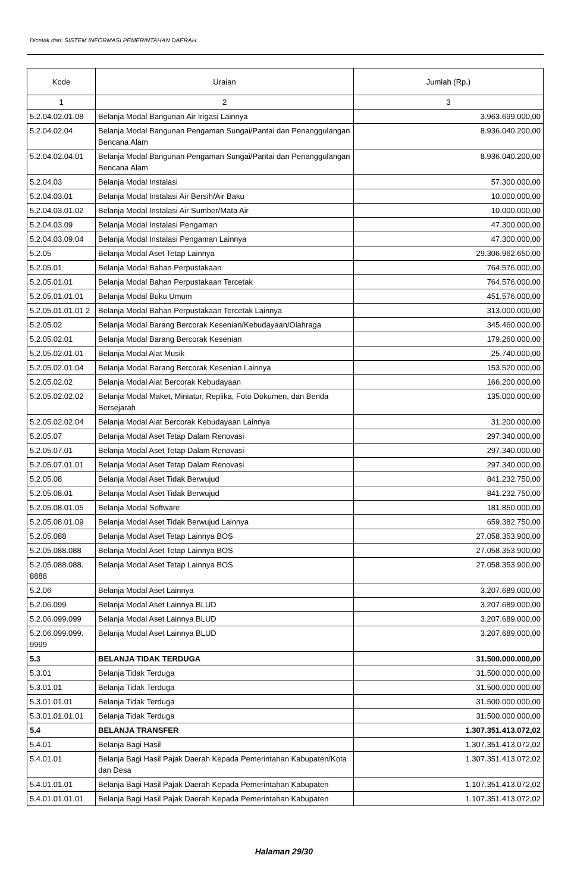Dicetak dari: SISTEM INFORMASI PEMERINTAHAN DAERAH
| Kode | Uraian | Jumlah (Rp.) |
| --- | --- | --- |
| 1 | 2 | 3 |
| 5.2.04.02.01.08 | Belanja Modal Bangunan Air Irigasi Lainnya | 3.963.699.000,00 |
| 5.2.04.02.04 | Belanja Modal Bangunan Pengaman Sungai/Pantai dan Penanggulangan Bencana Alam | 8.936.040.200,00 |
| 5.2.04.02.04.01 | Belanja Modal Bangunan Pengaman Sungai/Pantai dan Penanggulangan Bencana Alam | 8.936.040.200,00 |
| 5.2.04.03 | Belanja Modal Instalasi | 57.300.000,00 |
| 5.2.04.03.01 | Belanja Modal Instalasi Air Bersih/Air Baku | 10.000.000,00 |
| 5.2.04.03.01.02 | Belanja Modal Instalasi Air Sumber/Mata Air | 10.000.000,00 |
| 5.2.04.03.09 | Belanja Modal Instalasi Pengaman | 47.300.000,00 |
| 5.2.04.03.09.04 | Belanja Modal Instalasi Pengaman Lainnya | 47.300.000,00 |
| 5.2.05 | Belanja Modal Aset Tetap Lainnya | 29.306.962.650,00 |
| 5.2.05.01 | Belanja Modal Bahan Perpustakaan | 764.576.000,00 |
| 5.2.05.01.01 | Belanja Modal Bahan Perpustakaan Tercetak | 764.576.000,00 |
| 5.2.05.01.01.01 | Belanja Modal Buku Umum | 451.576.000,00 |
| 5.2.05.01.01.01 2 | Belanja Modal Bahan Perpustakaan Tercetak Lainnya | 313.000.000,00 |
| 5.2.05.02 | Belanja Modal Barang Bercorak Kesenian/Kebudayaan/Olahraga | 345.460.000,00 |
| 5.2.05.02.01 | Belanja Modal Barang Bercorak Kesenian | 179.260.000,00 |
| 5.2.05.02.01.01 | Belanja Modal Alat Musik | 25.740.000,00 |
| 5.2.05.02.01.04 | Belanja Modal Barang Bercorak Kesenian Lainnya | 153.520.000,00 |
| 5.2.05.02.02 | Belanja Modal Alat Bercorak Kebudayaan | 166.200.000,00 |
| 5.2.05.02.02.02 | Belanja Modal Maket, Miniatur, Replika, Foto Dokumen, dan Benda Bersejarah | 135.000.000,00 |
| 5.2.05.02.02.04 | Belanja Modal Alat Bercorak Kebudayaan Lainnya | 31.200.000,00 |
| 5.2.05.07 | Belanja Modal Aset Tetap Dalam Renovasi | 297.340.000,00 |
| 5.2.05.07.01 | Belanja Modal Aset Tetap Dalam Renovasi | 297.340.000,00 |
| 5.2.05.07.01.01 | Belanja Modal Aset Tetap Dalam Renovasi | 297.340.000,00 |
| 5.2.05.08 | Belanja Modal Aset Tidak Berwujud | 841.232.750,00 |
| 5.2.05.08.01 | Belanja Modal Aset Tidak Berwujud | 841.232.750,00 |
| 5.2.05.08.01.05 | Belanja Modal Software | 181.850.000,00 |
| 5.2.05.08.01.09 | Belanja Modal Aset Tidak Berwujud Lainnya | 659.382.750,00 |
| 5.2.05.088 | Belanja Modal Aset Tetap Lainnya BOS | 27.058.353.900,00 |
| 5.2.05.088.088 | Belanja Modal Aset Tetap Lainnya BOS | 27.058.353.900,00 |
| 5.2.05.088.088. 8888 | Belanja Modal Aset Tetap Lainnya BOS | 27.058.353.900,00 |
| 5.2.06 | Belanja Modal Aset Lainnya | 3.207.689.000,00 |
| 5.2.06.099 | Belanja Modal Aset Lainnya BLUD | 3.207.689.000,00 |
| 5.2.06.099.099 | Belanja Modal Aset Lainnya BLUD | 3.207.689.000,00 |
| 5.2.06.099.099. 9999 | Belanja Modal Aset Lainnya BLUD | 3.207.689.000,00 |
| 5.3 | BELANJA TIDAK TERDUGA | 31.500.000.000,00 |
| 5.3.01 | Belanja Tidak Terduga | 31.500.000.000,00 |
| 5.3.01.01 | Belanja Tidak Terduga | 31.500.000.000,00 |
| 5.3.01.01.01 | Belanja Tidak Terduga | 31.500.000.000,00 |
| 5.3.01.01.01.01 | Belanja Tidak Terduga | 31.500.000.000,00 |
| 5.4 | BELANJA TRANSFER | 1.307.351.413.072,02 |
| 5.4.01 | Belanja Bagi Hasil | 1.307.351.413.072,02 |
| 5.4.01.01 | Belanja Bagi Hasil Pajak Daerah Kepada Pemerintahan Kabupaten/Kota dan Desa | 1.307.351.413.072,02 |
| 5.4.01.01.01 | Belanja Bagi Hasil Pajak Daerah Kepada Pemerintahan Kabupaten | 1.107.351.413.072,02 |
| 5.4.01.01.01.01 | Belanja Bagi Hasil Pajak Daerah Kepada Pemerintahan Kabupaten | 1.107.351.413.072,02 |
Halaman 29/30